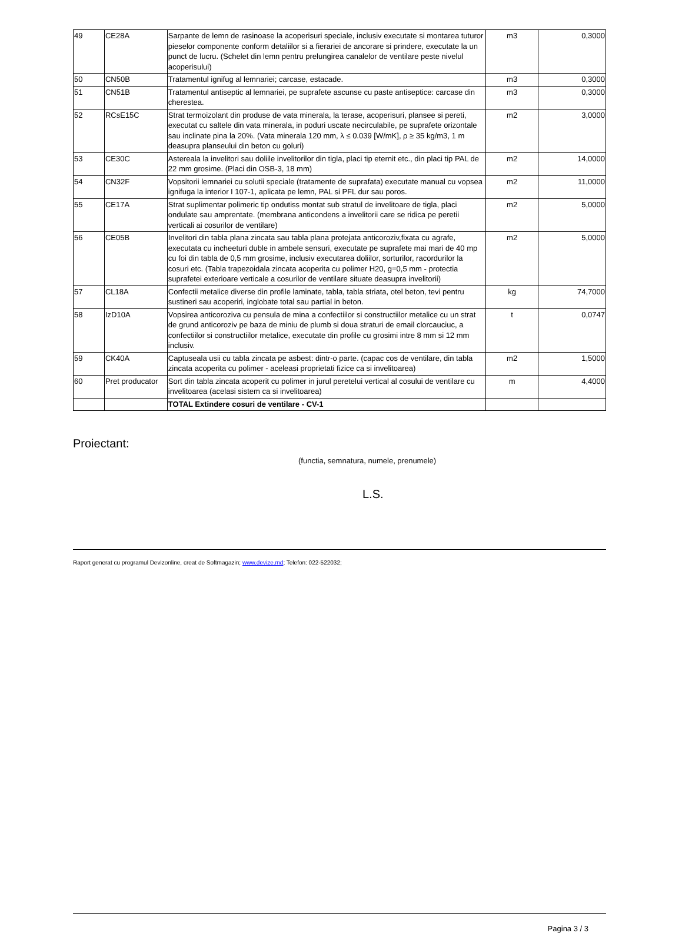| 49 | CE28A | Sarpante de lemn de rasinoase la acoperisuri speciale, inclusiv executate si montarea tuturor pieselor componente conform detaliilor si a fierariei de ancorare si prindere, executate la un punct de lucru. (Schelet din lemn pentru prelungirea canalelor de ventilare peste nivelul acoperisului) | m3 | 0,3000 |
| 50 | CN50B | Tratamentul ignifug al lemnariei; carcase, estacade. | m3 | 0,3000 |
| 51 | CN51B | Tratamentul antiseptic al lemnariei, pe suprafete ascunse cu paste antiseptice: carcase din cherestea. | m3 | 0,3000 |
| 52 | RCsE15C | Strat termoizolant din produse de vata minerala, la terase, acoperisuri, plansee si pereti, executat cu saltele din vata minerala, in poduri uscate necirculabile, pe suprafete orizontale sau inclinate pina la 20%. (Vata minerala 120 mm, λ ≤ 0.039 [W/mK], ρ ≥ 35 kg/m3, 1 m deasupra planseului din beton cu goluri) | m2 | 3,0000 |
| 53 | CE30C | Astereala la invelitori sau doliile invelitorilor din tigla, placi tip eternit etc., din placi tip PAL de 22 mm grosime. (Placi din OSB-3, 18 mm) | m2 | 14,0000 |
| 54 | CN32F | Vopsitorii lemnariei cu solutii speciale (tratamente de suprafata) executate manual cu vopsea ignifuga la interior I 107-1, aplicata pe lemn, PAL si PFL dur sau poros. | m2 | 11,0000 |
| 55 | CE17A | Strat suplimentar polimeric tip ondutiss montat sub stratul de invelitoare de tigla, placi ondulate sau amprentate. (membrana anticondens a invelitorii care se ridica pe peretii verticali ai cosurilor de ventilare) | m2 | 5,0000 |
| 56 | CE05B | Invelitori din tabla plana zincata sau tabla plana protejata anticoroziv,fixata cu agrafe, executata cu incheeturi duble in ambele sensuri, executate pe suprafete mai mari de 40 mp cu foi din tabla de 0,5 mm grosime, inclusiv executarea doliilor, sorturilor, racordurilor la cosuri etc. (Tabla trapezoidala zincata acoperita cu polimer H20, g=0,5 mm - protectia suprafetei exterioare verticale a cosurilor de ventilare situate deasupra invelitorii) | m2 | 5,0000 |
| 57 | CL18A | Confectii metalice diverse din profile laminate, tabla, tabla striata, otel beton, tevi pentru sustineri sau acoperiri, inglobate total sau partial in beton. | kg | 74,7000 |
| 58 | IzD10A | Vopsirea anticoroziva cu pensula de mina a confectiilor si constructiilor metalice cu un strat de grund anticoroziv pe baza de miniu de plumb si doua straturi de email clorcauciuc, a confectiilor si constructiilor metalice, executate din profile cu grosimi intre 8 mm si 12 mm inclusiv. | t | 0,0747 |
| 59 | CK40A | Captuseala usii cu tabla zincata pe asbest: dintr-o parte. (capac cos de ventilare, din tabla zincata acoperita cu polimer - aceleasi proprietati fizice ca si invelitoarea) | m2 | 1,5000 |
| 60 | Pret producator | Sort din tabla zincata acoperit cu polimer in jurul peretelui vertical al cosului de ventilare cu invelitoarea (acelasi sistem ca si invelitoarea) | m | 4,4000 |
| | | TOTAL Extindere cosuri de ventilare - CV-1 | | |
Proiectant:
(functia, semnatura, numele, prenumele)
L.S.
Raport generat cu programul Devizonline, creat de Softmagazin; www.devize.md; Telefon: 022-522032;
Pagina 3 / 3